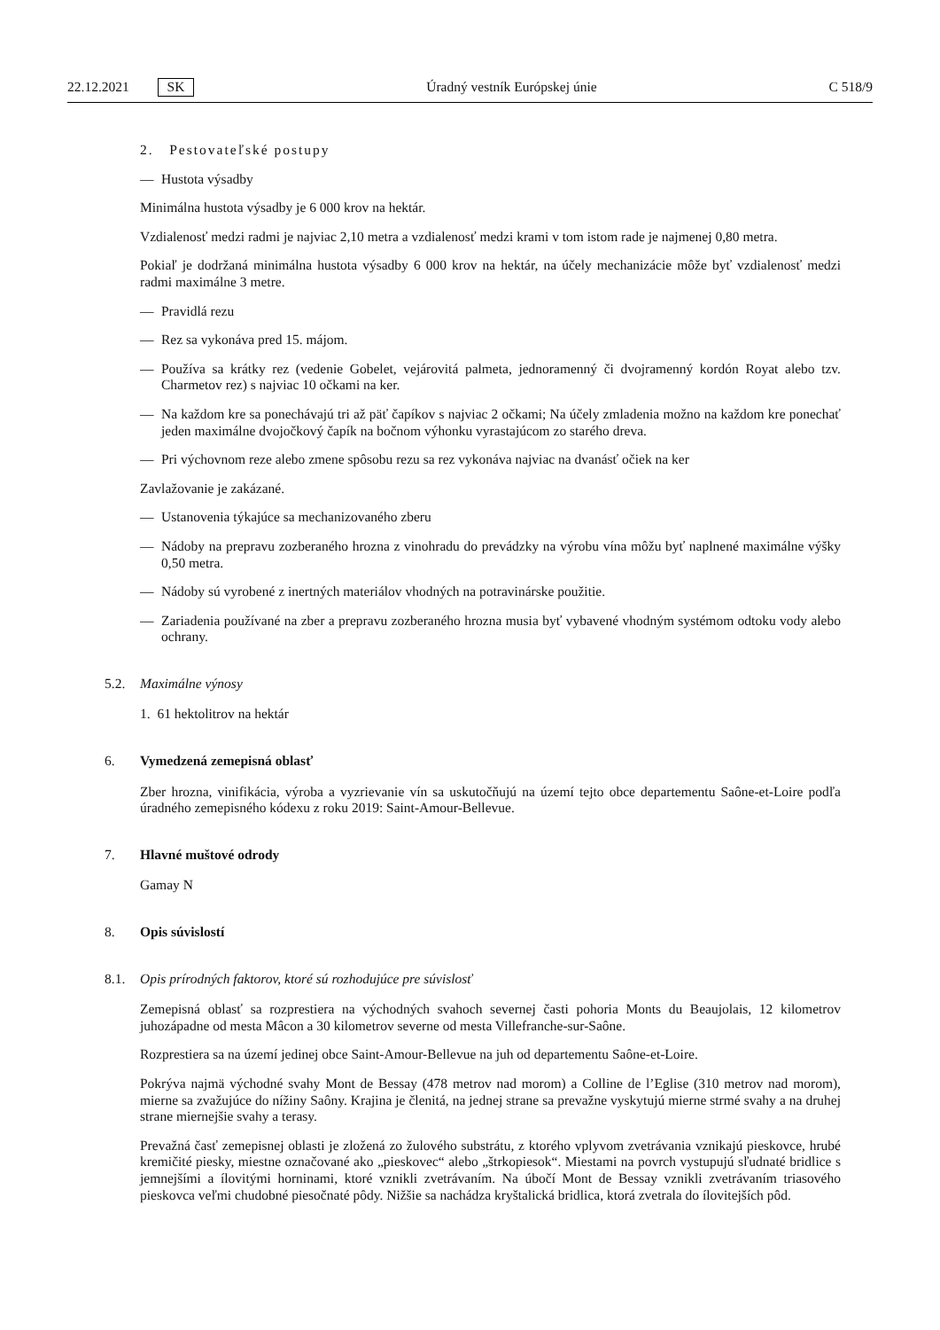22.12.2021 SK Úradný vestník Európskej únie C 518/9
2. Pestovateľské postupy
— Hustota výsadby
Minimálna hustota výsadby je 6 000 krov na hektár.
Vzdialenosť medzi radmi je najviac 2,10 metra a vzdialenosť medzi krami v tom istom rade je najmenej 0,80 metra.
Pokiaľ je dodržaná minimálna hustota výsadby 6 000 krov na hektár, na účely mechanizácie môže byť vzdialenosť medzi radmi maximálne 3 metre.
— Pravidlá rezu
— Rez sa vykonáva pred 15. májom.
— Používa sa krátky rez (vedenie Gobelet, vejárovitá palmeta, jednoramenný či dvojramenný kordón Royat alebo tzv. Charmetov rez) s najviac 10 očkami na ker.
— Na každom kre sa ponechávajú tri až päť čapíkov s najviac 2 očkami; Na účely zmladenia možno na každom kre ponechať jeden maximálne dvojočkový čapík na bočnom výhonku vyrastajúcom zo starého dreva.
— Pri výchovnom reze alebo zmene spôsobu rezu sa rez vykonáva najviac na dvanásť očiek na ker
Zavlažovanie je zakázané.
— Ustanovenia týkajúce sa mechanizovaného zberu
— Nádoby na prepravu zozberaného hrozna z vinohradu do prevádzky na výrobu vína môžu byť naplnené maximálne výšky 0,50 metra.
— Nádoby sú vyrobené z inertných materiálov vhodných na potravinárske použitie.
— Zariadenia používané na zber a prepravu zozberaného hrozna musia byť vybavené vhodným systémom odtoku vody alebo ochrany.
5.2. Maximálne výnosy
1. 61 hektolitrov na hektár
6. Vymedzená zemepisná oblasť
Zber hrozna, vinifikácia, výroba a vyzrievanie vín sa uskutočňujú na území tejto obce departementu Saône-et-Loire podľa úradného zemepisného kódexu z roku 2019: Saint-Amour-Bellevue.
7. Hlavné muštové odrody
Gamay N
8. Opis súvislostí
8.1. Opis prírodných faktorov, ktoré sú rozhodujúce pre súvislosť
Zemepisná oblasť sa rozprestiera na východných svahoch severnej časti pohoria Monts du Beaujolais, 12 kilometrov juhozápadne od mesta Mâcon a 30 kilometrov severne od mesta Villefranche-sur-Saône.
Rozprestiera sa na území jedinej obce Saint-Amour-Bellevue na juh od departementu Saône-et-Loire.
Pokrýva najmä východné svahy Mont de Bessay (478 metrov nad morom) a Colline de l’Eglise (310 metrov nad morom), mierne sa zvažujúce do nížiny Saôny. Krajina je členitá, na jednej strane sa prevažne vyskytujú mierne strmé svahy a na druhej strane miernejšie svahy a terasy.
Prevažná časť zemepisnej oblasti je zložená zo žulového substrátu, z ktorého vplyvom zvetrávania vznikajú pieskovce, hrubé kremičité piesky, miestne označované ako „pieskovec“ alebo „štrkopiesok“. Miestami na povrch vystupujú sľudnaté bridlice s jemnejšími a ílovitými horninami, ktoré vznikli zvetrávaním. Na úbočí Mont de Bessay vznikli zvetrávaním triasového pieskovca veľmi chudobné piesočnaté pôdy. Nižšie sa nachádza kryštalická bridlica, ktorá zvetrala do ílovitejších pôd.